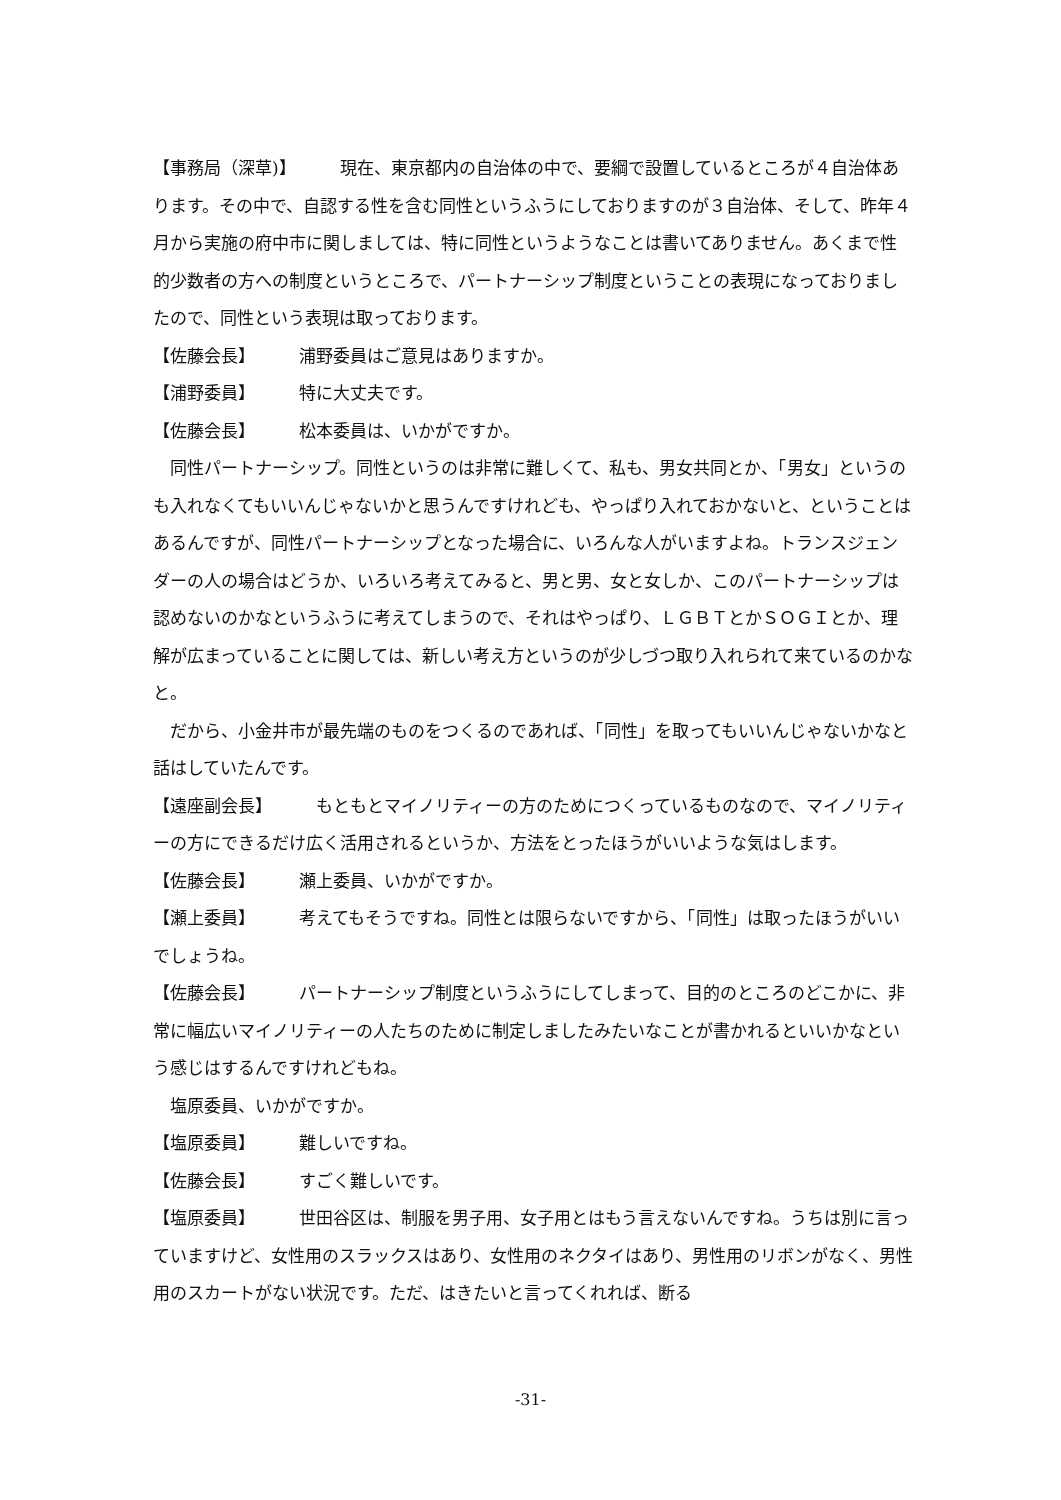【事務局（深草)】 現在、東京都内の自治体の中で、要綱で設置しているところが４自治体あります。その中で、自認する性を含む同性というふうにしておりますのが３自治体、そして、昨年４月から実施の府中市に関しましては、特に同性というようなことは書いてありません。あくまで性的少数者の方への制度というところで、パートナーシップ制度ということの表現になっておりましたので、同性という表現は取っております。
【佐藤会長】 浦野委員はご意見はありますか。
【浦野委員】 特に大丈夫です。
【佐藤会長】 松本委員は、いかがですか。
同性パートナーシップ。同性というのは非常に難しくて、私も、男女共同とか、「男女」というのも入れなくてもいいんじゃないかと思うんですけれども、やっぱり入れておかないと、ということはあるんですが、同性パートナーシップとなった場合に、いろんな人がいますよね。トランスジェンダーの人の場合はどうか、いろいろ考えてみると、男と男、女と女しか、このパートナーシップは認めないのかなというふうに考えてしまうので、それはやっぱり、ＬＧＢＴとかＳＯＧＩとか、理解が広まっていることに関しては、新しい考え方というのが少しづつ取り入れられて来ているのかなと。
だから、小金井市が最先端のものをつくるのであれば、「同性」を取ってもいいんじゃないかなと話はしていたんです。
【遠座副会長】 もともとマイノリティーの方のためにつくっているものなので、マイノリティーの方にできるだけ広く活用されるというか、方法をとったほうがいいような気はします。
【佐藤会長】 瀬上委員、いかがですか。
【瀬上委員】 考えてもそうですね。同性とは限らないですから、「同性」は取ったほうがいいでしょうね。
【佐藤会長】 パートナーシップ制度というふうにしてしまって、目的のところのどこかに、非常に幅広いマイノリティーの人たちのために制定しましたみたいなことが書かれるといいかなという感じはするんですけれどもね。
塩原委員、いかがですか。
【塩原委員】 難しいですね。
【佐藤会長】 すごく難しいです。
【塩原委員】 世田谷区は、制服を男子用、女子用とはもう言えないんですね。うちは別に言っていますけど、女性用のスラックスはあり、女性用のネクタイはあり、男性用のリボンがなく、男性用のスカートがない状況です。ただ、はきたいと言ってくれれば、断る
-31-